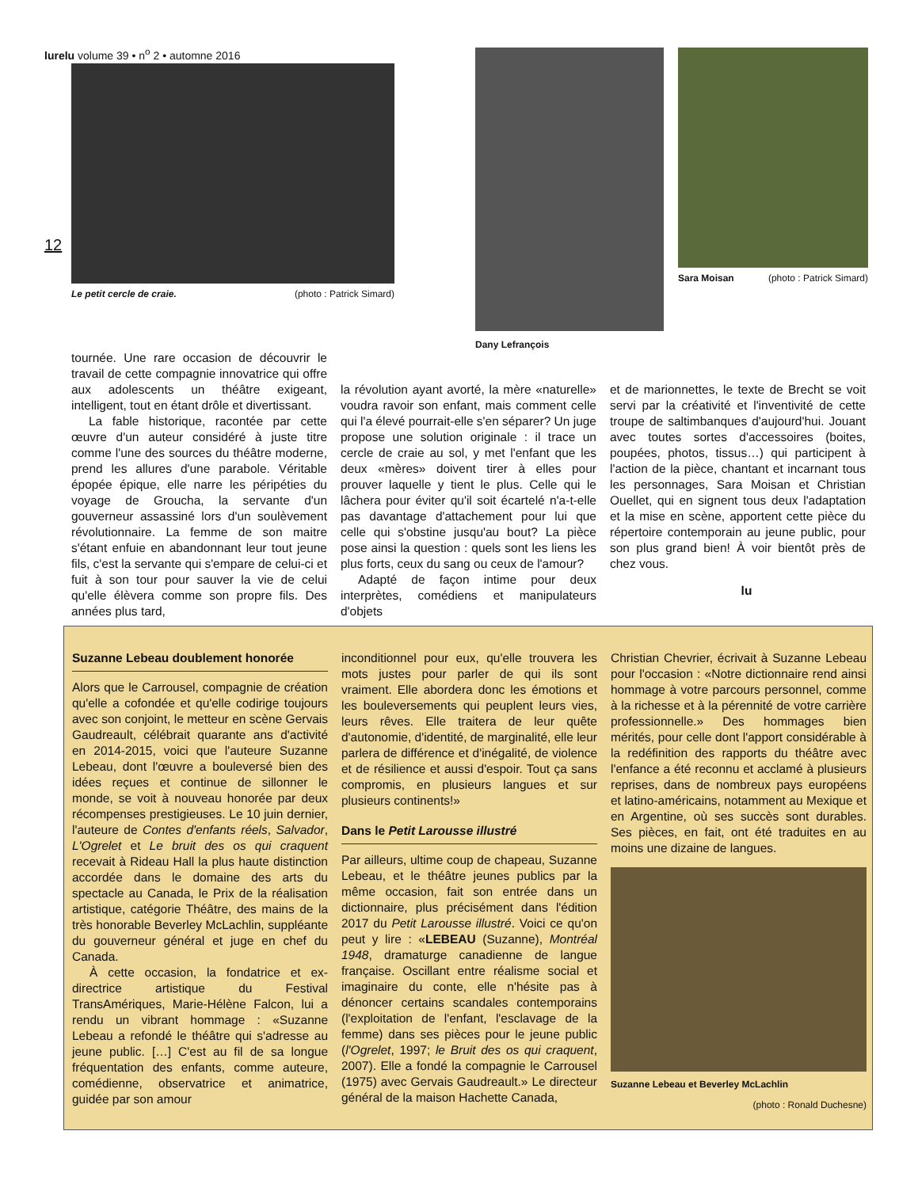lurelu volume 39 • n<sup>o</sup> 2 • automne 2016
12
Le petit cercle de craie. (photo : Patrick Simard)
Dany Lefrançois
Sara Moisan (photo : Patrick Simard)
tournée. Une rare occasion de découvrir le travail de cette compagnie innovatrice qui offre aux adolescents un théâtre exigeant, intelligent, tout en étant drôle et divertissant.
La fable historique, racontée par cette œuvre d'un auteur considéré à juste titre comme l'une des sources du théâtre moderne, prend les allures d'une parabole. Véritable épopée épique, elle narre les péripéties du voyage de Groucha, la servante d'un gouverneur assassiné lors d'un soulèvement révolutionnaire. La femme de son maitre s'étant enfuie en abandonnant leur tout jeune fils, c'est la servante qui s'empare de celui-ci et fuit à son tour pour sauver la vie de celui qu'elle élèvera comme son propre fils. Des années plus tard,
la révolution ayant avorté, la mère «naturelle» voudra ravoir son enfant, mais comment celle qui l'a élevé pourrait-elle s'en séparer? Un juge propose une solution originale : il trace un cercle de craie au sol, y met l'enfant que les deux «mères» doivent tirer à elles pour prouver laquelle y tient le plus. Celle qui le lâchera pour éviter qu'il soit écartelé n'a-t-elle pas davantage d'attachement pour lui que celle qui s'obstine jusqu'au bout? La pièce pose ainsi la question : quels sont les liens les plus forts, ceux du sang ou ceux de l'amour?
Adapté de façon intime pour deux interprètes, comédiens et manipulateurs d'objets
et de marionnettes, le texte de Brecht se voit servi par la créativité et l'inventivité de cette troupe de saltimbanques d'aujourd'hui. Jouant avec toutes sortes d'accessoires (boites, poupées, photos, tissus…) qui participent à l'action de la pièce, chantant et incarnant tous les personnages, Sara Moisan et Christian Ouellet, qui en signent tous deux l'adaptation et la mise en scène, apportent cette pièce du répertoire contemporain au jeune public, pour son plus grand bien! À voir bientôt près de chez vous.
lu
Suzanne Lebeau doublement honorée
Alors que le Carrousel, compagnie de création qu'elle a cofondée et qu'elle codirige toujours avec son conjoint, le metteur en scène Gervais Gaudreault, célébrait quarante ans d'activité en 2014-2015, voici que l'auteure Suzanne Lebeau, dont l'œuvre a bouleversé bien des idées reçues et continue de sillonner le monde, se voit à nouveau honorée par deux récompenses prestigieuses. Le 10 juin dernier, l'auteure de Contes d'enfants réels, Salvador, L'Ogrelet et Le bruit des os qui craquent recevait à Rideau Hall la plus haute distinction accordée dans le domaine des arts du spectacle au Canada, le Prix de la réalisation artistique, catégorie Théâtre, des mains de la très honorable Beverley McLachlin, suppléante du gouverneur général et juge en chef du Canada.
À cette occasion, la fondatrice et ex-directrice artistique du Festival TransAmériques, Marie-Hélène Falcon, lui a rendu un vibrant hommage : «Suzanne Lebeau a refondé le théâtre qui s'adresse au jeune public. […] C'est au fil de sa longue fréquentation des enfants, comme auteure, comédienne, observatrice et animatrice, guidée par son amour
inconditionnel pour eux, qu'elle trouvera les mots justes pour parler de qui ils sont vraiment. Elle abordera donc les émotions et les bouleversements qui peuplent leurs vies, leurs rêves. Elle traitera de leur quête d'autonomie, d'identité, de marginalité, elle leur parlera de différence et d'inégalité, de violence et de résilience et aussi d'espoir. Tout ça sans compromis, en plusieurs langues et sur plusieurs continents!»
Dans le Petit Larousse illustré
Par ailleurs, ultime coup de chapeau, Suzanne Lebeau, et le théâtre jeunes publics par la même occasion, fait son entrée dans un dictionnaire, plus précisément dans l'édition 2017 du Petit Larousse illustré. Voici ce qu'on peut y lire : «LEBEAU (Suzanne), Montréal 1948, dramaturge canadienne de langue française. Oscillant entre réalisme social et imaginaire du conte, elle n'hésite pas à dénoncer certains scandales contemporains (l'exploitation de l'enfant, l'esclavage de la femme) dans ses pièces pour le jeune public (l'Ogrelet, 1997; le Bruit des os qui craquent, 2007). Elle a fondé la compagnie le Carrousel (1975) avec Gervais Gaudreault.» Le directeur général de la maison Hachette Canada,
Christian Chevrier, écrivait à Suzanne Lebeau pour l'occasion : «Notre dictionnaire rend ainsi hommage à votre parcours personnel, comme à la richesse et à la pérennité de votre carrière professionnelle.» Des hommages bien mérités, pour celle dont l'apport considérable à la redéfinition des rapports du théâtre avec l'enfance a été reconnu et acclamé à plusieurs reprises, dans de nombreux pays européens et latino-américains, notamment au Mexique et en Argentine, où ses succès sont durables. Ses pièces, en fait, ont été traduites en au moins une dizaine de langues.
Suzanne Lebeau et Beverley McLachlin
(photo : Ronald Duchesne)